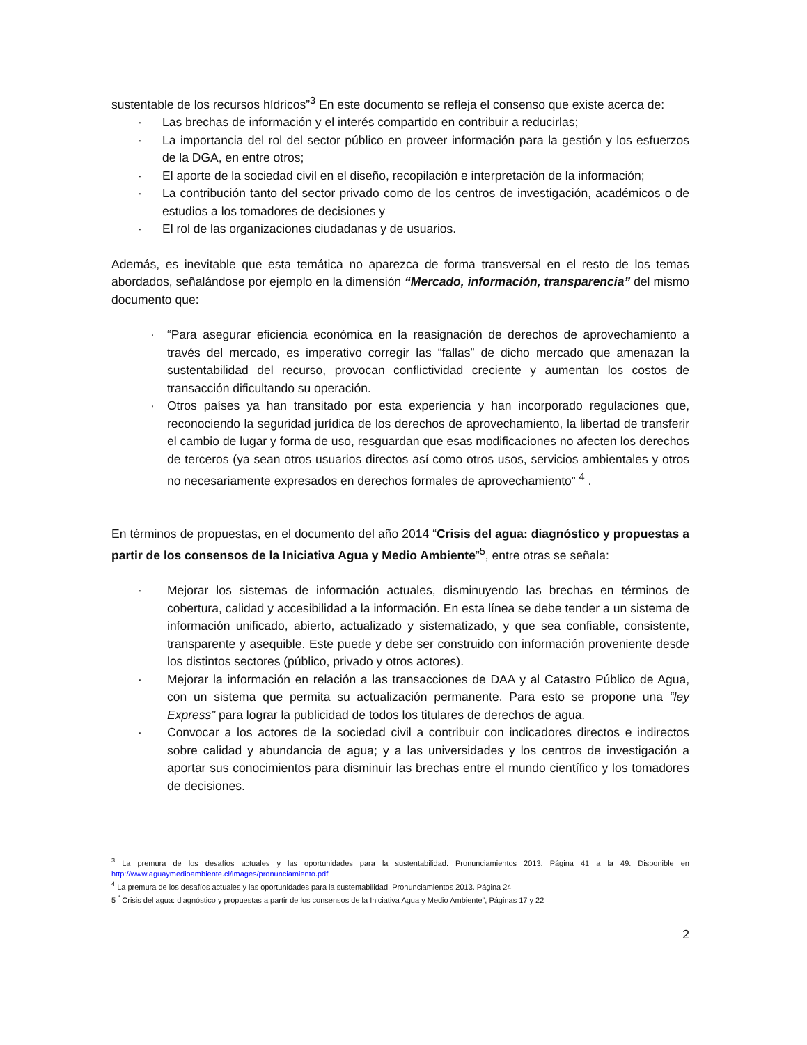sustentable de los recursos hídricos”<sup>3</sup> En este documento se refleja el consenso que existe acerca de:
· Las brechas de información y el interés compartido en contribuir a reducirlas;
· La importancia del rol del sector público en proveer información para la gestión y los esfuerzos de la DGA, en entre otros;
· El aporte de la sociedad civil en el diseño, recopilación e interpretación de la información;
· La contribución tanto del sector privado como de los centros de investigación, académicos o de estudios a los tomadores de decisiones y
· El rol de las organizaciones ciudadanas y de usuarios.
Además, es inevitable que esta temática no aparezca de forma transversal en el resto de los temas abordados, señalándose por ejemplo en la dimensión “Mercado, información, transparencia” del mismo documento que:
· “Para asegurar eficiencia económica en la reasignación de derechos de aprovechamiento a través del mercado, es imperativo corregir las “fallas” de dicho mercado que amenazan la sustentabilidad del recurso, provocan conflictividad creciente y aumentan los costos de transacción dificultando su operación.
· Otros países ya han transitado por esta experiencia y han incorporado regulaciones que, reconociendo la seguridad jurídica de los derechos de aprovechamiento, la libertad de transferir el cambio de lugar y forma de uso, resguardan que esas modificaciones no afecten los derechos de terceros (ya sean otros usuarios directos así como otros usos, servicios ambientales y otros no necesariamente expresados en derechos formales de aprovechamiento” <sup>4</sup> .
En términos de propuestas, en el documento del año 2014 “Crisis del agua: diagnóstico y propuestas a partir de los consensos de la Iniciativa Agua y Medio Ambiente”<sup>5</sup>, entre otras se señala:
· Mejorar los sistemas de información actuales, disminuyendo las brechas en términos de cobertura, calidad y accesibilidad a la información. En esta línea se debe tender a un sistema de información unificado, abierto, actualizado y sistematizado, y que sea confiable, consistente, transparente y asequible. Este puede y debe ser construido con información proveniente desde los distintos sectores (público, privado y otros actores).
· Mejorar la información en relación a las transacciones de DAA y al Catastro Público de Agua, con un sistema que permita su actualización permanente. Para esto se propone una “ley Express” para lograr la publicidad de todos los titulares de derechos de agua.
· Convocar a los actores de la sociedad civil a contribuir con indicadores directos e indirectos sobre calidad y abundancia de agua; y a las universidades y los centros de investigación a aportar sus conocimientos para disminuir las brechas entre el mundo científico y los tomadores de decisiones.
<sup>3</sup> La premura de los desafíos actuales y las oportunidades para la sustentabilidad. Pronunciamientos 2013. Página 41 a la 49. Disponible en http://www.aguaymedioambiente.cl/images/pronunciamiento.pdf
<sup>4</sup> La premura de los desafíos actuales y las oportunidades para la sustentabilidad. Pronunciamientos 2013. Página 24
5 <sup>“</sup> Crisis del agua: diagnóstico y propuestas a partir de los consensos de la Iniciativa Agua y Medio Ambiente”, Páginas 17 y 22
2